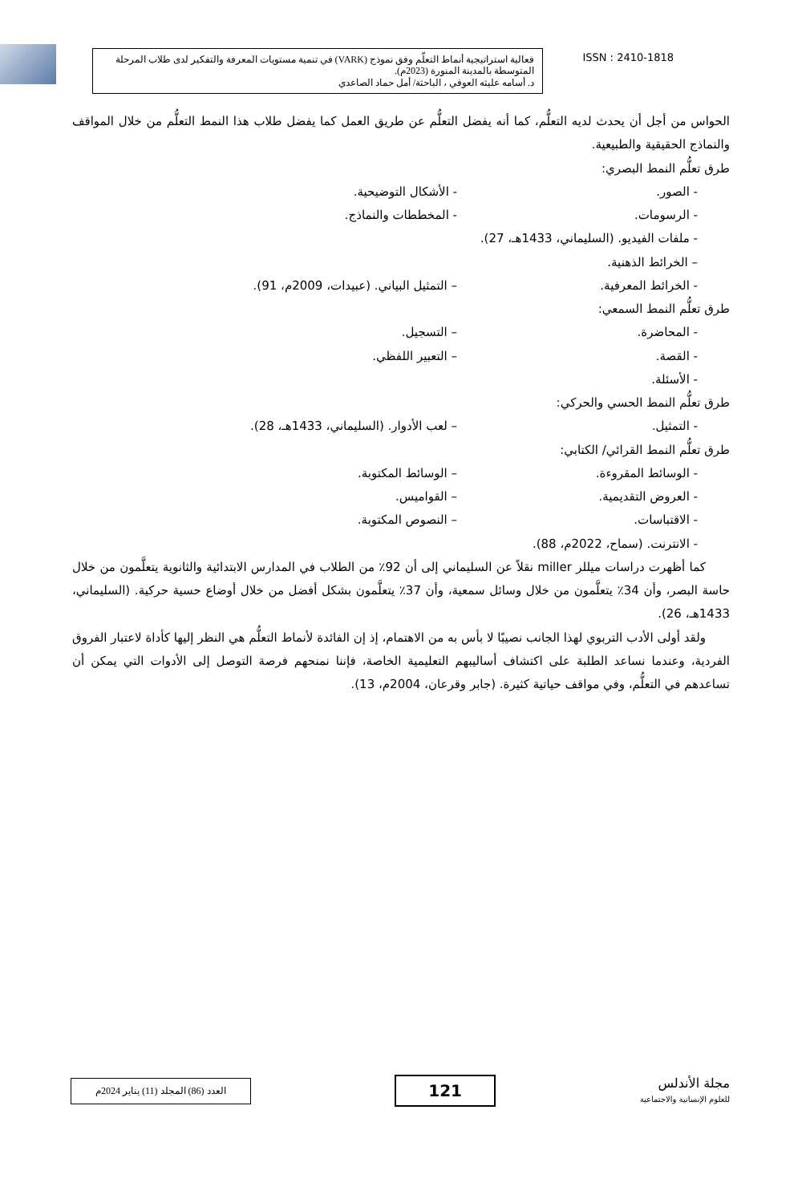فعالية استراتيجية أنماط التعلّم وفق نموذج (VARK) في تنمية مستويات المعرفة والتفكير لدى طلاب المرحلة المتوسطة بالمدينة المنورة (2023م).
د. أسامه عليثه العوفي ، الباحثة/ أمل حماد الصاعدي
ISSN : 2410-1818
الحواس من أجل أن يحدث لديه التعلُّم، كما أنه يفضل التعلُّم عن طريق العمل كما يفضل طلاب هذا النمط التعلُّم من خلال المواقف والنماذج الحقيقية والطبيعية.
طرق تعلُّم النمط البصري:
- الصور. - الأشكال التوضيحية.
- الرسومات. - المخططات والنماذج.
- ملفات الفيديو. (السليماني، 1433هـ، 27).
– الخرائط الذهنية.
- الخرائط المعرفية. – التمثيل البياني. (عبيدات، 2009م، 91).
طرق تعلُّم النمط السمعي:
- المحاضرة. – التسجيل.
- القصة. – التعبير اللفظي.
- الأسئلة.
طرق تعلُّم النمط الحسي والحركي:
- التمثيل. – لعب الأدوار. (السليماني، 1433هـ، 28).
طرق تعلُّم النمط القرائي/ الكتابي:
- الوسائط المقروءة. – الوسائط المكتوبة.
- العروض التقديمية. – القواميس.
- الاقتباسات. – النصوص المكتوبة.
- الانترنت. (سماح، 2022م، 88).
كما أظهرت دراسات ميللر miller نقلاً عن السليماني إلى أن 92٪ من الطلاب في المدارس الابتدائية والثانوية يتعلَّمون من خلال حاسة البصر، وأن 34٪ يتعلَّمون من خلال وسائل سمعية، وأن 37٪ يتعلَّمون بشكل أفضل من خلال أوضاع حسية حركية. (السليماني، 1433هـ، 26).
ولقد أولى الأدب التربوي لهذا الجانب نصيبًا لا بأس به من الاهتمام، إذ إن الفائدة لأنماط التعلُّم هي النظر إليها كأداة لاعتبار الفروق الفردية، وعندما نساعد الطلبة على اكتشاف أساليبهم التعليمية الخاصة، فإننا نمنحهم فرصة التوصل إلى الأدوات التي يمكن أن تساعدهم في التعلُّم، وفي مواقف حياتية كثيرة. (جابر وقرعان، 2004م، 13).
العدد (86) المجلد (11) يناير 2024م
121
مجلة الأندلس
للعلوم الإنسانية والاجتماعية